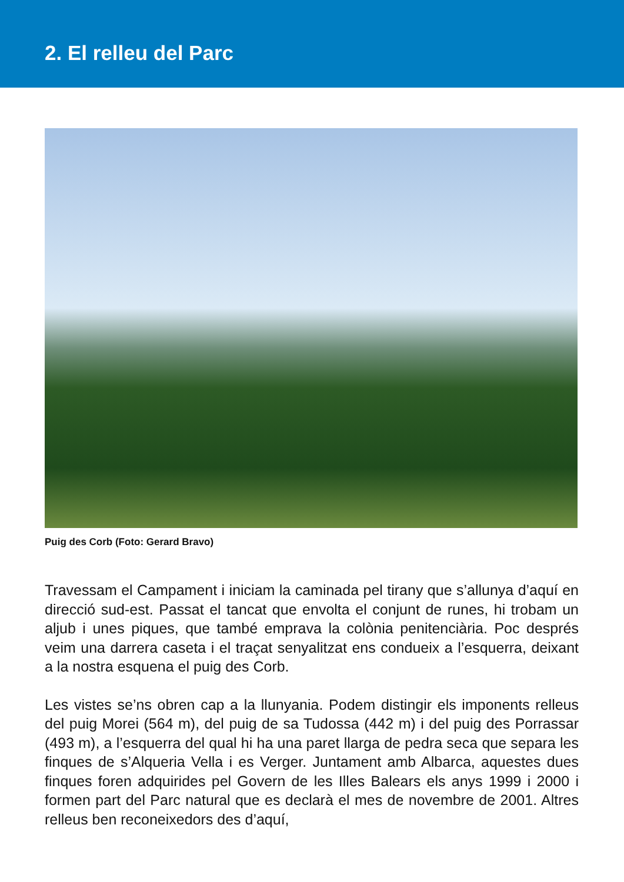2. El relleu del Parc
Puig des Corb (Foto: Gerard Bravo)
Travessam el Campament i iniciam la caminada pel tirany que s’allunya d’aquí en direcció sud-est. Passat el tancat que envolta el conjunt de runes, hi trobam un aljub i unes piques, que també emprava la colònia penitenciària. Poc després veim una darrera caseta i el traçat senyalitzat ens condueix a l’esquerra, deixant a la nostra esquena el puig des Corb.
Les vistes se’ns obren cap a la llunyania. Podem distingir els imponents relleus del puig Morei (564 m), del puig de sa Tudossa (442 m) i del puig des Porrassar (493 m), a l’esquerra del qual hi ha una paret llarga de pedra seca que separa les finques de s’Alqueria Vella i es Verger. Juntament amb Albarca, aquestes dues finques foren adquirides pel Govern de les Illes Balears els anys 1999 i 2000 i formen part del Parc natural que es declarà el mes de novembre de 2001. Altres relleus ben reconeixedors des d’aquí,